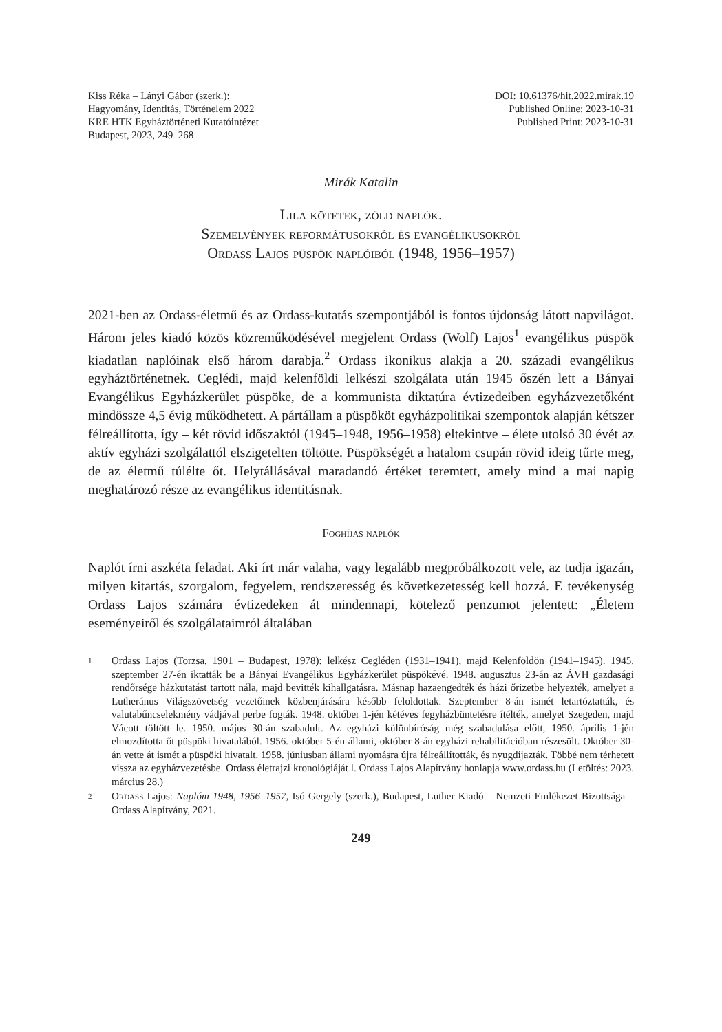Kiss Réka – Lányi Gábor (szerk.):
Hagyomány, Identitás, Történelem 2022
KRE HTK Egyháztörténeti Kutatóintézet
Budapest, 2023, 249–268
DOI: 10.61376/hit.2022.mirak.19
Published Online: 2023-10-31
Published Print: 2023-10-31
Mirák Katalin
Lila kötetek, zöld naplók.
Szemelvények reformátusokról és evangélikusokról
Ordass Lajos püspök naplóiból (1948, 1956–1957)
2021-ben az Ordass-életmű és az Ordass-kutatás szempontjából is fontos újdonság látott napvilágot. Három jeles kiadó közös közreműködésével megjelent Ordass (Wolf) Lajos<sup>1</sup> evangélikus püspök kiadatlan naplóinak első három darabja.<sup>2</sup> Ordass ikonikus alakja a 20. századi evangélikus egyháztörténetnek. Ceglédi, majd kelenföldi lelkészi szolgálata után 1945 őszén lett a Bányai Evangélikus Egyházkerület püspöke, de a kommunista diktatúra évtizedeiben egyházvezetőként mindössze 4,5 évig működhetett. A pártállam a püspököt egyházpolitikai szempontok alapján kétszer félreállította, így – két rövid időszaktól (1945–1948, 1956–1958) eltekintve – élete utolsó 30 évét az aktív egyházi szolgálattól elszigetelten töltötte. Püspökségét a hatalom csupán rövid ideig tűrte meg, de az életmű túlélte őt. Helytállásával maradandó értéket teremtett, amely mind a mai napig meghatározó része az evangélikus identitásnak.
Foghíjas naplók
Naplót írni aszkéta feladat. Aki írt már valaha, vagy legalább megpróbálkozott vele, az tudja igazán, milyen kitartás, szorgalom, fegyelem, rendszeresség és következetesség kell hozzá. E tevékenység Ordass Lajos számára évtizedeken át mindennapi, kötelező penzumot jelentett: „Életem eseményeiről és szolgálataimról általában
1 Ordass Lajos (Torzsa, 1901 – Budapest, 1978): lelkész Cegléden (1931–1941), majd Kelenföldön (1941–1945). 1945. szeptember 27-én iktatták be a Bányai Evangélikus Egyházkerület püspökévé. 1948. augusztus 23-án az ÁVH gazdasági rendőrsége házkutatást tartott nála, majd bevitték kihallgatásra. Másnap hazaengedték és házi őrizetbe helyezték, amelyet a Lutheránus Világszövetség vezetőinek közbenjárására később feloldottak. Szeptember 8-án ismét letartóztatták, és valutabűncselekmény vádjával perbe fogták. 1948. október 1-jén kétéves fegyházbüntetésre ítélték, amelyet Szegeden, majd Vácott töltött le. 1950. május 30-án szabadult. Az egyházi különbíróság még szabadulása előtt, 1950. április 1-jén elmozdította őt püspöki hivatalából. 1956. október 5-én állami, október 8-án egyházi rehabilitációban részesült. Október 30-án vette át ismét a püspöki hivatalt. 1958. júniusban állami nyomásra újra félreállították, és nyugdíjazták. Többé nem térhetett vissza az egyházvezetésbe. Ordass életrajzi kronológiáját l. Ordass Lajos Alapítvány honlapja www.ordass.hu (Letöltés: 2023. március 28.)
2 Ordass Lajos: Naplóm 1948, 1956–1957, Isó Gergely (szerk.), Budapest, Luther Kiadó – Nemzeti Emlékezet Bizottsága – Ordass Alapítvány, 2021.
249